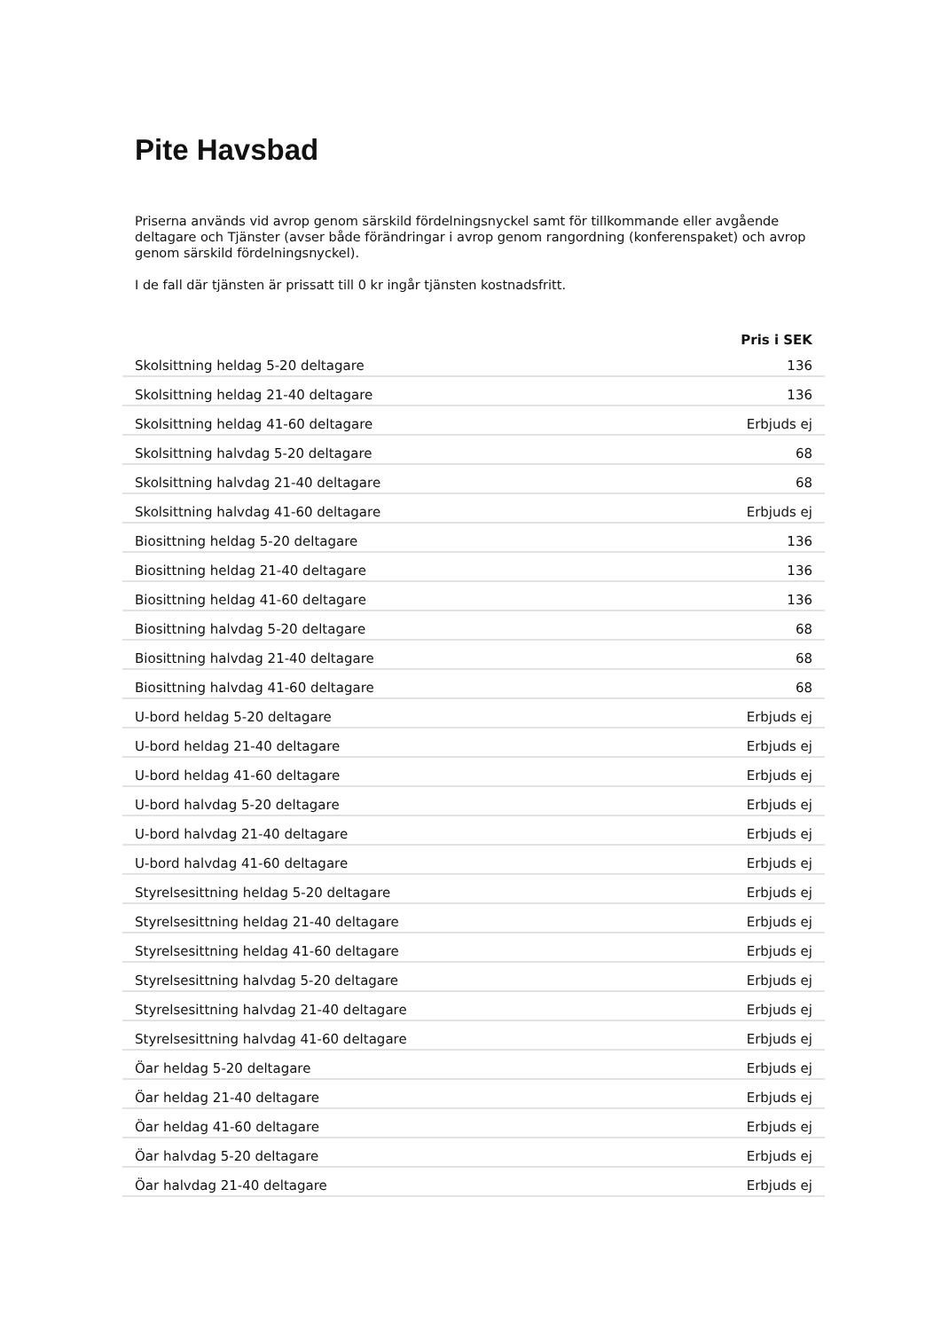Pite Havsbad
Priserna används vid avrop genom särskild fördelningsnyckel samt för tillkommande eller avgående deltagare och Tjänster (avser både förändringar i avrop genom rangordning (konferenspaket) och avrop genom särskild fördelningsnyckel).
I de fall där tjänsten är prissatt till 0 kr ingår tjänsten kostnadsfritt.
| | Pris i SEK |
| --- | --- |
| Skolsittning heldag 5-20 deltagare | 136 |
| Skolsittning heldag 21-40 deltagare | 136 |
| Skolsittning heldag 41-60 deltagare | Erbjuds ej |
| Skolsittning halvdag 5-20 deltagare | 68 |
| Skolsittning halvdag 21-40 deltagare | 68 |
| Skolsittning halvdag 41-60 deltagare | Erbjuds ej |
| Biosittning heldag 5-20 deltagare | 136 |
| Biosittning heldag 21-40 deltagare | 136 |
| Biosittning heldag 41-60 deltagare | 136 |
| Biosittning halvdag 5-20 deltagare | 68 |
| Biosittning halvdag 21-40 deltagare | 68 |
| Biosittning halvdag 41-60 deltagare | 68 |
| U-bord heldag 5-20 deltagare | Erbjuds ej |
| U-bord heldag 21-40 deltagare | Erbjuds ej |
| U-bord heldag 41-60 deltagare | Erbjuds ej |
| U-bord halvdag 5-20 deltagare | Erbjuds ej |
| U-bord halvdag 21-40 deltagare | Erbjuds ej |
| U-bord halvdag 41-60 deltagare | Erbjuds ej |
| Styrelsesittning heldag 5-20 deltagare | Erbjuds ej |
| Styrelsesittning heldag 21-40 deltagare | Erbjuds ej |
| Styrelsesittning heldag 41-60 deltagare | Erbjuds ej |
| Styrelsesittning halvdag 5-20 deltagare | Erbjuds ej |
| Styrelsesittning halvdag 21-40 deltagare | Erbjuds ej |
| Styrelsesittning halvdag 41-60 deltagare | Erbjuds ej |
| Öar heldag 5-20 deltagare | Erbjuds ej |
| Öar heldag 21-40 deltagare | Erbjuds ej |
| Öar heldag 41-60 deltagare | Erbjuds ej |
| Öar halvdag 5-20 deltagare | Erbjuds ej |
| Öar halvdag 21-40 deltagare | Erbjuds ej |